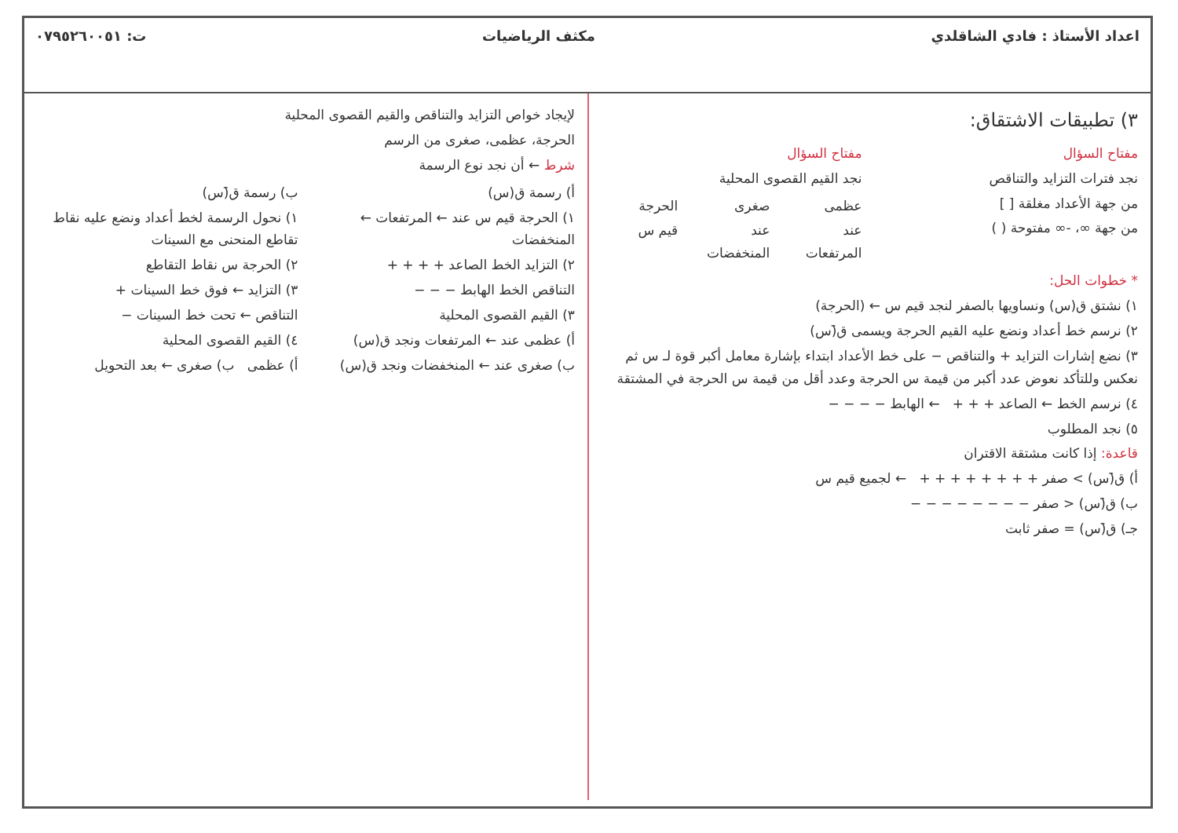اعداد الأستاذ : فادي الشاقلدي مكثف الرياضيات ت: ٠٧٩٥٢٦٠٠٥١
٣) تطبيقات الاشتقاق:
مفتاح السؤال
نجد فترات التزايد والتناقص
من جهة الأعداد مغلقة [ ]
من جهة ∞، -∞ مفتوحة ( )
مفتاح السؤال
نجد القيم القصوى المحلية
عظمى
عند المرتفعات
صغرى
عند المنخفضات
الحرجة
قيم س
* خطوات الحل:
١) نشتق ق(س) ونساويها بالصفر لنجد قيم س ← (الحرجة)
٢) نرسم خط أعداد ونضع عليه القيم الحرجة ويسمى ق̄(س)
٣) نضع إشارات التزايد + والتناقص − على خط الأعداد ابتداء بإشارة معامل أكبر قوة لـ س ثم نعكس وللتأكد نعوض عدد أكبر من قيمة س الحرجة وعدد أقل من قيمة س الحرجة في المشتقة
٤) نرسم الخط ← الصاعد + + + ← الهابط − − − −
٥) نجد المطلوب
قاعدة: إذا كانت مشتقة الاقتران
أ) ق̄(س) > صفر + + + + + + + + ← لجميع قيم س
ب) ق̄(س) < صفر − − − − − − − −
جـ) ق̄(س) = صفر ثابت
لإيجاد خواص التزايد والتناقص والقيم القصوى المحلية
الحرجة، عظمى، صغرى من الرسم
شرط ← أن نجد نوع الرسمة
أ) رسمة ق(س)
١) الحرجة قيم س عند ← المرتفعات ← المنخفضات
٢) التزايد الخط الصاعد + + + +
التناقص الخط الهابط − − −
٣) القيم القصوى المحلية
أ) عظمى عند ← المرتفعات ونجد ق(س)
ب) صغرى عند ← المنخفضات ونجد ق(س)
ب) رسمة ق̄(س)
١) نحول الرسمة لخط أعداد ونضع عليه نقاط تقاطع المنحنى مع السينات
٢) الحرجة س نقاط التقاطع
٣) التزايد ← فوق خط السينات +
التناقص ← تحت خط السينات −
٤) القيم القصوى المحلية
أ) عظمى ب) صغرى ← بعد التحويل